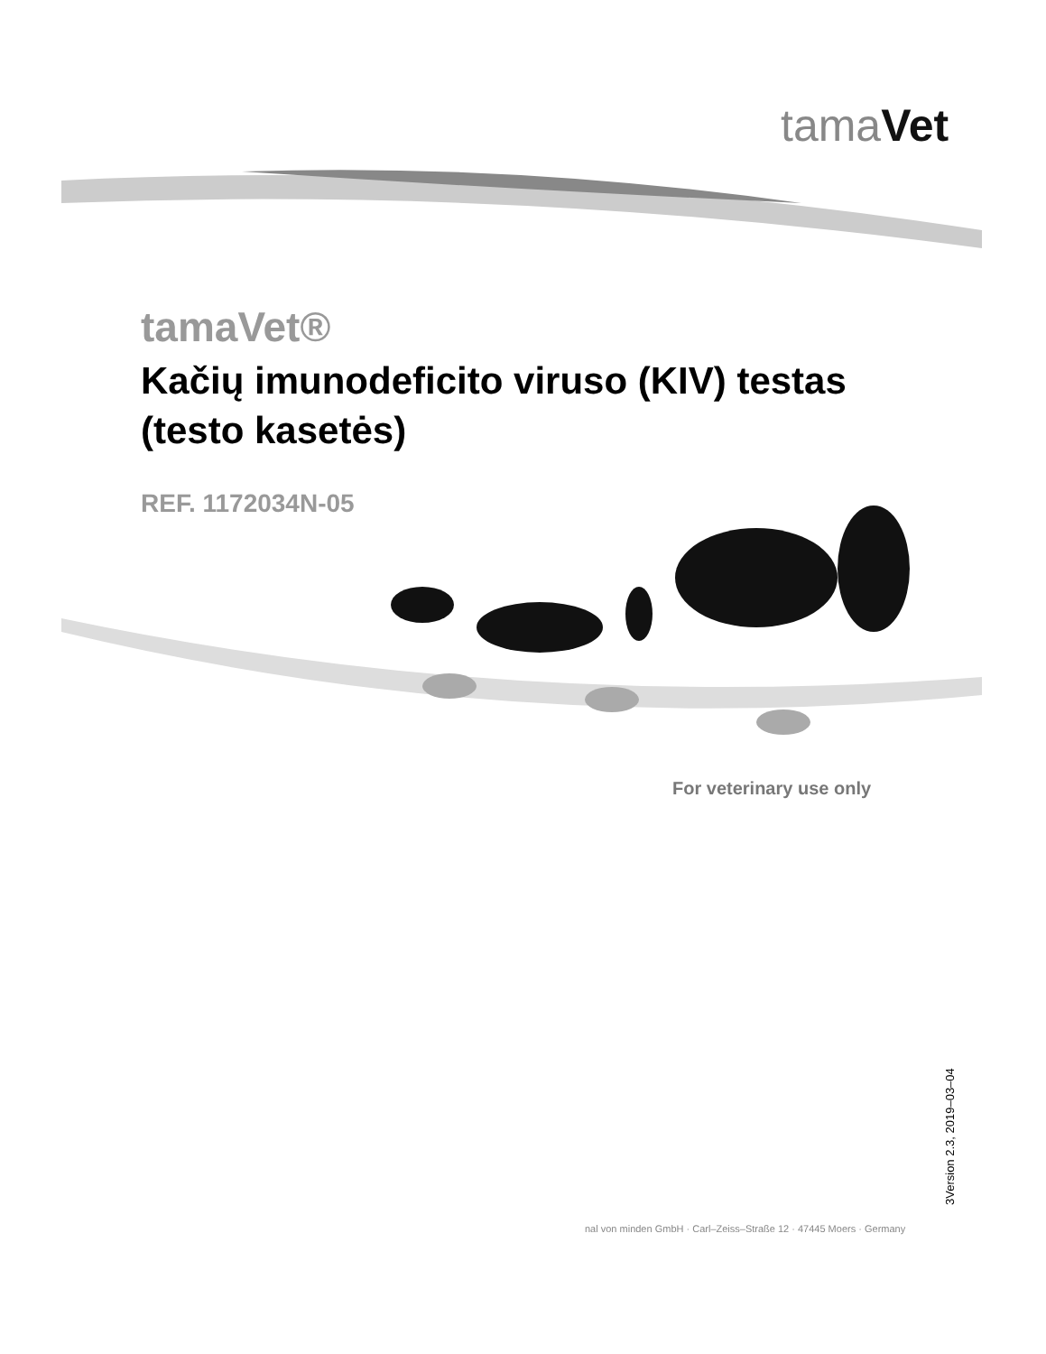tamaVet
tamaVet®
Kačių imunodeficito viruso (KIV) testas (testo kasetės)
REF. 1172034N-05
For veterinary use only
3Version 2.3, 2019–03–04
nal von minden GmbH · Carl–Zeiss–Straße 12 · 47445 Moers · Germany